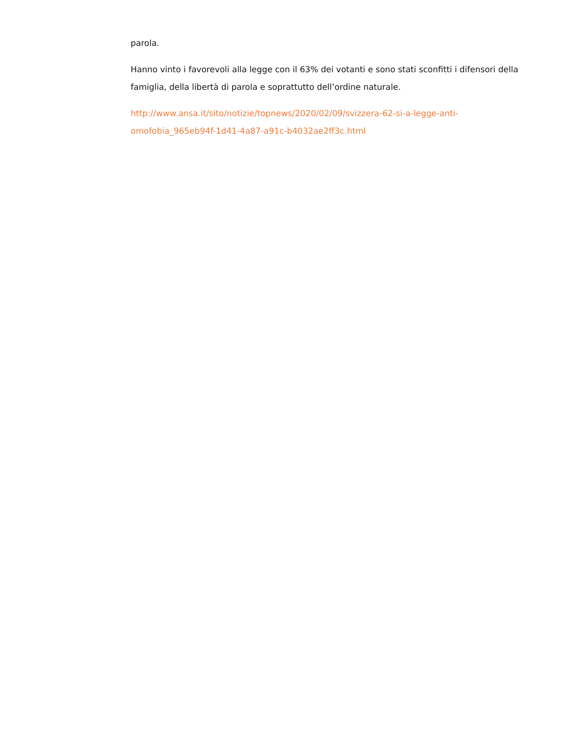parola.
Hanno vinto i favorevoli alla legge con il 63% dei votanti e sono stati sconfitti i difensori della famiglia, della libertà di parola e soprattutto dell’ordine naturale.
http://www.ansa.it/sito/notizie/topnews/2020/02/09/svizzera-62-si-a-legge-anti-omofobia_965eb94f-1d41-4a87-a91c-b4032ae2ff3c.html